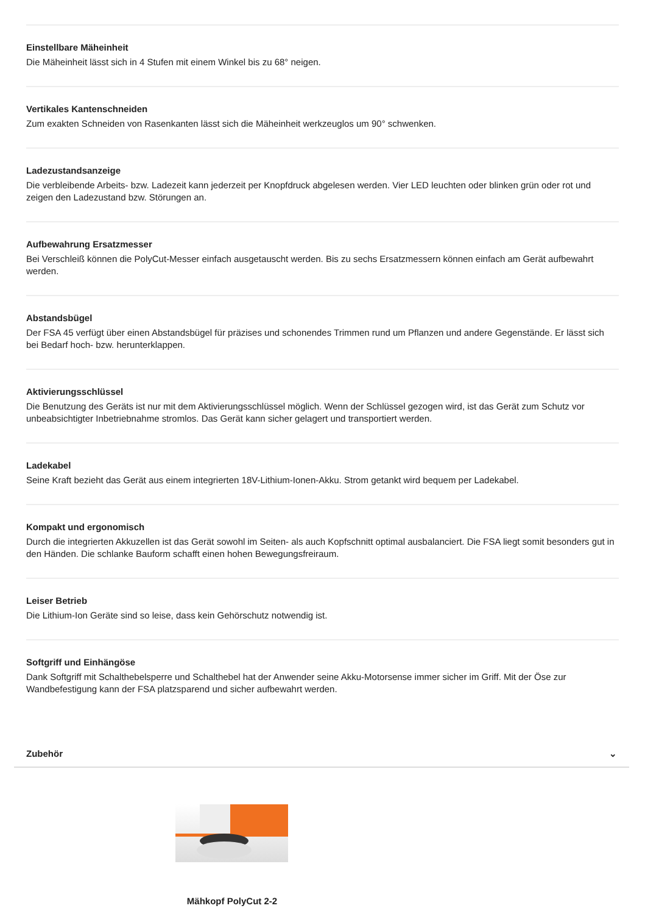Einstellbare Mäheinheit
Die Mäheinheit lässt sich in 4 Stufen mit einem Winkel bis zu 68° neigen.
Vertikales Kantenschneiden
Zum exakten Schneiden von Rasenkanten lässt sich die Mäheinheit werkzeuglos um 90° schwenken.
Ladezustandsanzeige
Die verbleibende Arbeits- bzw. Ladezeit kann jederzeit per Knopfdruck abgelesen werden. Vier LED leuchten oder blinken grün oder rot und zeigen den Ladezustand bzw. Störungen an.
Aufbewahrung Ersatzmesser
Bei Verschleiß können die PolyCut-Messer einfach ausgetauscht werden. Bis zu sechs Ersatzmessern können einfach am Gerät aufbewahrt werden.
Abstandsbügel
Der FSA 45 verfügt über einen Abstandsbügel für präzises und schonendes Trimmen rund um Pflanzen und andere Gegenstände. Er lässt sich bei Bedarf hoch- bzw. herunterklappen.
Aktivierungsschlüssel
Die Benutzung des Geräts ist nur mit dem Aktivierungsschlüssel möglich. Wenn der Schlüssel gezogen wird, ist das Gerät zum Schutz vor unbeabsichtigter Inbetriebnahme stromlos. Das Gerät kann sicher gelagert und transportiert werden.
Ladekabel
Seine Kraft bezieht das Gerät aus einem integrierten 18V-Lithium-Ionen-Akku. Strom getankt wird bequem per Ladekabel.
Kompakt und ergonomisch
Durch die integrierten Akkuzellen ist das Gerät sowohl im Seiten- als auch Kopfschnitt optimal ausbalanciert. Die FSA liegt somit besonders gut in den Händen. Die schlanke Bauform schafft einen hohen Bewegungsfreiraum.
Leiser Betrieb
Die Lithium-Ion Geräte sind so leise, dass kein Gehörschutz notwendig ist.
Softgriff und Einhängöse
Dank Softgriff mit Schalthebelsperre und Schalthebel hat der Anwender seine Akku-Motorsense immer sicher im Griff. Mit der Öse zur Wandbefestigung kann der FSA platzsparend und sicher aufbewahrt werden.
Zubehör ⌄
Mähkopf PolyCut 2-2